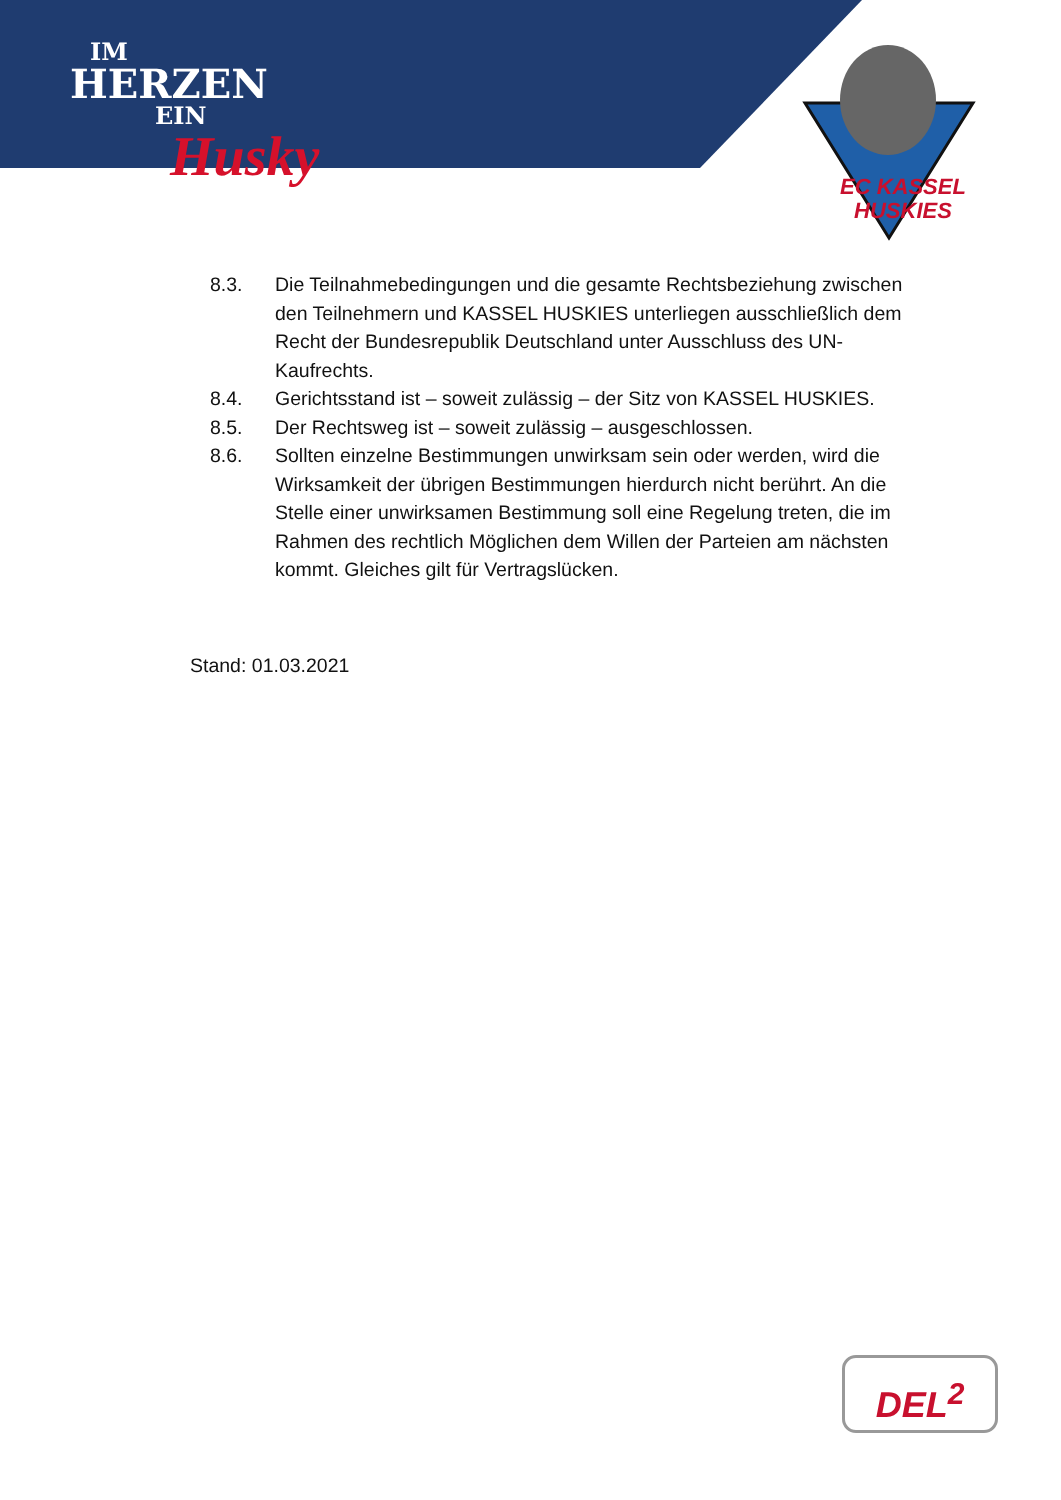IM
HERZEN
EIN
Husky
EC KASSEL
HUSKIES
8.3. Die Teilnahmebedingungen und die gesamte Rechtsbeziehung zwischen den Teilnehmern und KASSEL HUSKIES unterliegen ausschließlich dem Recht der Bundesrepublik Deutschland unter Ausschluss des UN-Kaufrechts.
8.4. Gerichtsstand ist – soweit zulässig – der Sitz von KASSEL HUSKIES.
8.5. Der Rechtsweg ist – soweit zulässig – ausgeschlossen.
8.6. Sollten einzelne Bestimmungen unwirksam sein oder werden, wird die Wirksamkeit der übrigen Bestimmungen hierdurch nicht berührt. An die Stelle einer unwirksamen Bestimmung soll eine Regelung treten, die im Rahmen des rechtlich Möglichen dem Willen der Parteien am nächsten kommt. Gleiches gilt für Vertragslücken.
Stand: 01.03.2021
DEL<sup>2</sup>